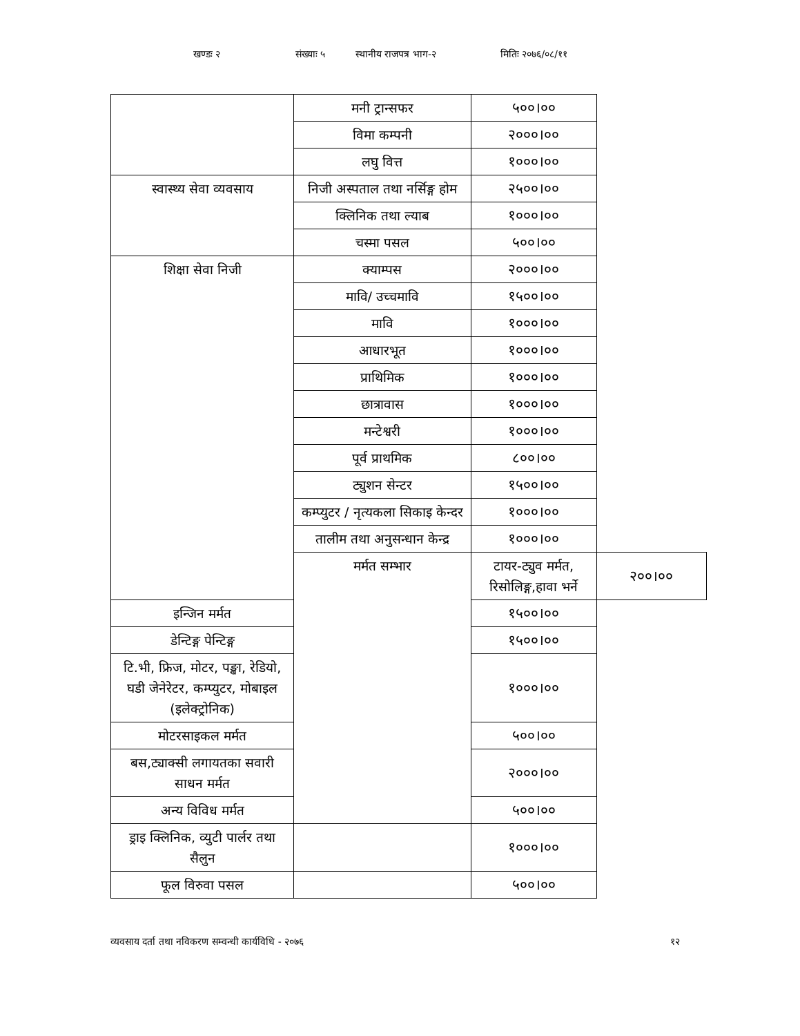खण्डः २ संख्याः ५ स्थानीय राजपत्र भाग-२ मितिः २०७६/०८/११
| | मनी ट्रान्सफर | ५००।०० | |
| | विमा कम्पनी | २०००।०० | |
| | लघु वित्त | १०००।०० | |
| स्वास्थ्य सेवा व्यवसाय | निजी अस्पताल तथा नर्सिङ्ग होम | २५००।०० | |
| | क्लिनिक तथा ल्याब | १०००।०० | |
| | चस्मा पसल | ५००।०० | |
| शिक्षा सेवा निजी | क्याम्पस | २०००।०० | |
| | मावि/ उच्चमावि | १५००।०० | |
| | मावि | १०००।०० | |
| | आधारभूत | १०००।०० | |
| | प्राथिमिक | १०००।०० | |
| | छात्रावास | १०००।०० | |
| | मन्टेश्वरी | १०००।०० | |
| | पूर्व प्राथमिक | ८००।०० | |
| | ट्युशन सेन्टर | १५००।०० | |
| | कम्प्युटर / नृत्यकला सिकाइ केन्दर | १०००।०० | |
| | तालीम तथा अनुसन्धान केन्द्र | १०००।०० | |
| | मर्मत सम्भार | टायर-ट्युव मर्मत, रिसोलिङ्ग,हावा भर्ने | २००।०० |
| इन्जिन मर्मत | | १५००।०० | |
| डेन्टिङ्ग पेन्टिङ्ग | | १५००।०० | |
| टि.भी, फ्रिज, मोटर, पङ्खा, रेडियो, घडी जेनेरेटर, कम्प्युटर, मोबाइल (इलेक्ट्रोनिक) | | १०००।०० | |
| मोटरसाइकल मर्मत | | ५००।०० | |
| बस,ट्याक्सी लगायतका सवारी साधन मर्मत | | २०००।०० | |
| अन्य विविध मर्मत | | ५००।०० | |
| ड्राइ क्लिनिक, व्युटी पार्लर तथा सैलुन | | १०००।०० | |
| फूल विरुवा पसल | | ५००।०० | |
व्यवसाय दर्ता तथा नविकरण सम्वन्धी कार्यविधि - २०७६ १२